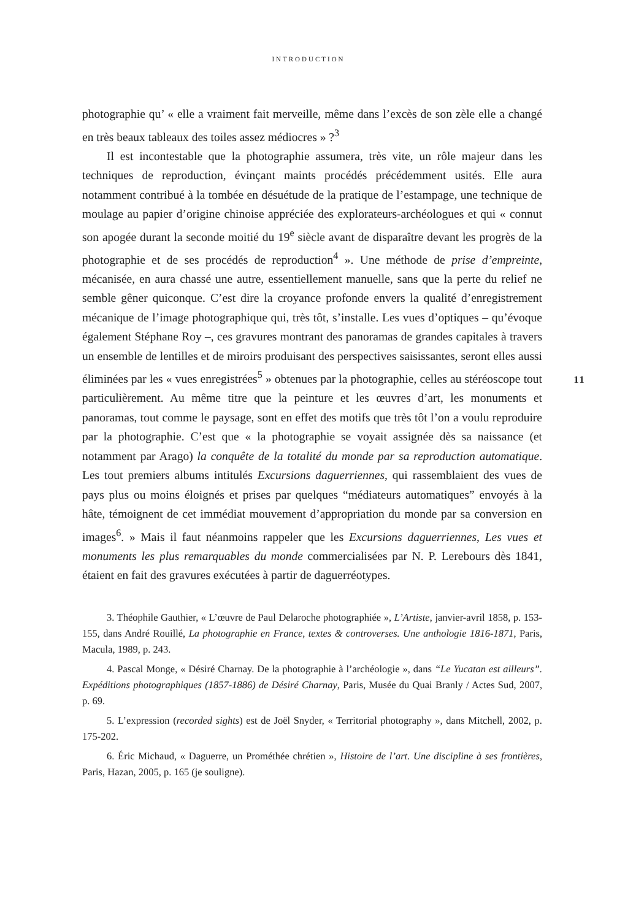INTRODUCTION
photographie qu’ « elle a vraiment fait merveille, même dans l’excès de son zèle elle a changé en très beaux tableaux des toiles assez médiocres » ?<sup>3</sup>
Il est incontestable que la photographie assumera, très vite, un rôle majeur dans les techniques de reproduction, évinçant maints procédés précédemment usités. Elle aura notamment contribué à la tombée en désuétude de la pratique de l’estampage, une technique de moulage au papier d’origine chinoise appréciée des explorateurs-archéologues et qui « connut son apogée durant la seconde moitié du 19<sup>e</sup> siècle avant de disparaître devant les progrès de la photographie et de ses procédés de reproduction<sup>4</sup> ». Une méthode de prise d’empreinte, mécanisée, en aura chassé une autre, essentiellement manuelle, sans que la perte du relief ne semble gêner quiconque. C’est dire la croyance profonde envers la qualité d’enregistrement mécanique de l’image photographique qui, très tôt, s’installe. Les vues d’optiques – qu’évoque également Stéphane Roy –, ces gravures montrant des panoramas de grandes capitales à travers un ensemble de lentilles et de miroirs produisant des perspectives saisissantes, seront elles aussi éliminées par les « vues enregistrées<sup>5</sup> » obtenues par la photographie, celles au stéréoscope tout particulièrement. Au même titre que la peinture et les œuvres d’art, les monuments et panoramas, tout comme le paysage, sont en effet des motifs que très tôt l’on a voulu reproduire par la photographie. C’est que « la photographie se voyait assignée dès sa naissance (et notamment par Arago) la conquête de la totalité du monde par sa reproduction automatique. Les tout premiers albums intitulés Excursions daguerriennes, qui rassemblaient des vues de pays plus ou moins éloignés et prises par quelques “médiateurs automatiques” envoyés à la hâte, témoignent de cet immédiat mouvement d’appropriation du monde par sa conversion en images<sup>6</sup>. » Mais il faut néanmoins rappeler que les Excursions daguerriennes, Les vues et monuments les plus remarquables du monde commercialisées par N. P. Lerebours dès 1841, étaient en fait des gravures exécutées à partir de daguerréotypes.
11
3. Théophile Gauthier, « L’œuvre de Paul Delaroche photographiée », L’Artiste, janvier-avril 1858, p. 153-155, dans André Rouillé, La photographie en France, textes & controverses. Une anthologie 1816-1871, Paris, Macula, 1989, p. 243.
4. Pascal Monge, « Désiré Charnay. De la photographie à l’archéologie », dans “Le Yucatan est ailleurs”. Expéditions photographiques (1857-1886) de Désiré Charnay, Paris, Musée du Quai Branly / Actes Sud, 2007, p. 69.
5. L’expression (recorded sights) est de Joël Snyder, « Territorial photography », dans Mitchell, 2002, p. 175-202.
6. Éric Michaud, « Daguerre, un Prométhée chrétien », Histoire de l’art. Une discipline à ses frontières, Paris, Hazan, 2005, p. 165 (je souligne).